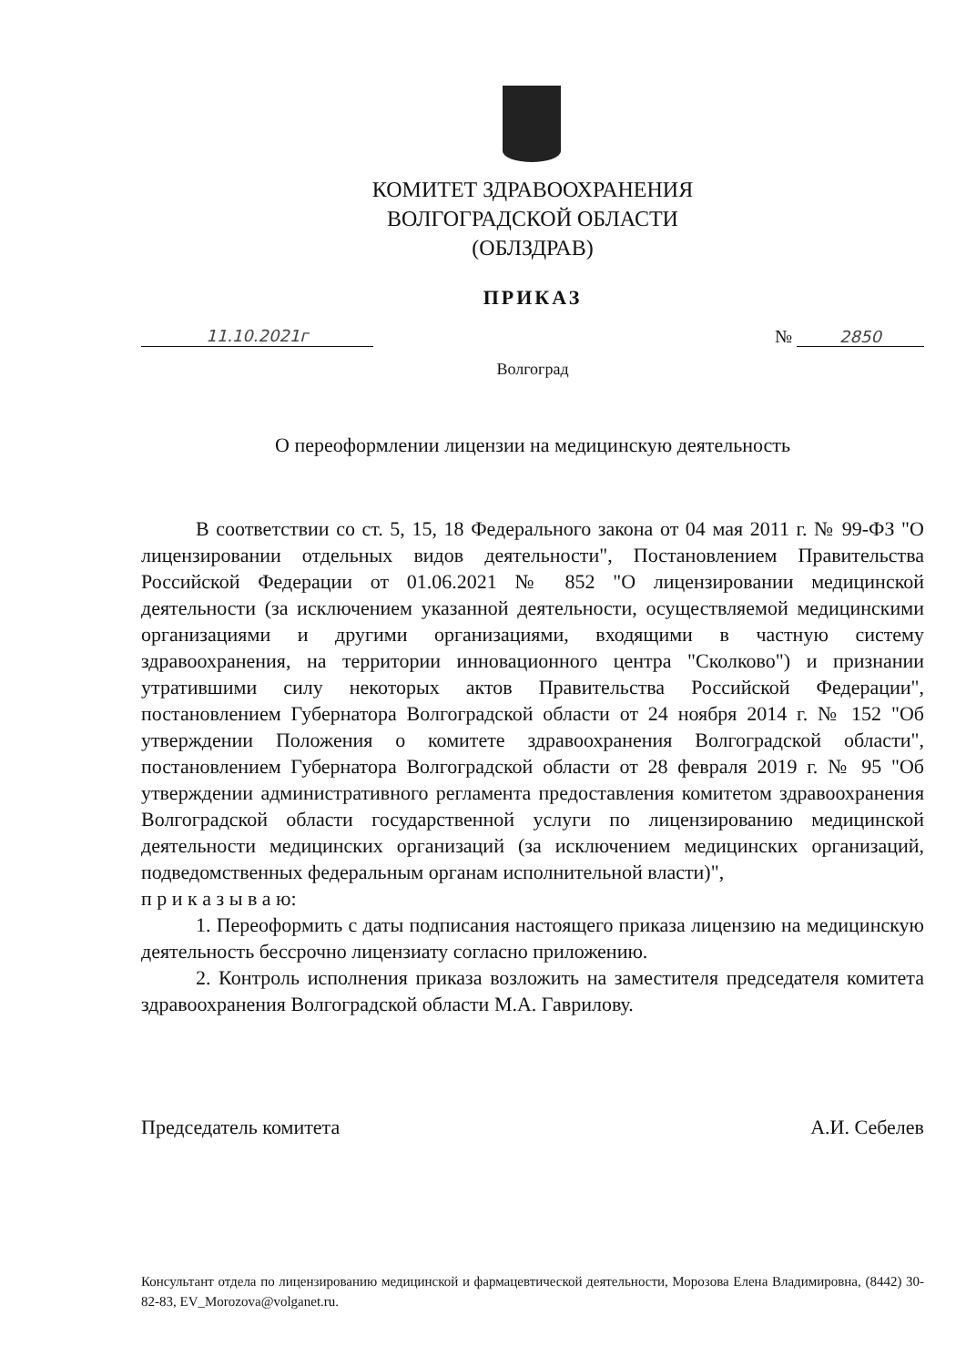КОМИТЕТ ЗДРАВООХРАНЕНИЯ
ВОЛГОГРАДСКОЙ ОБЛАСТИ
(ОБЛЗДРАВ)
ПРИКАЗ
11.10.2021г № 2850
Волгоград
О переоформлении лицензии на медицинскую деятельность
В соответствии со ст. 5, 15, 18 Федерального закона от 04 мая 2011 г. № 99-ФЗ "О лицензировании отдельных видов деятельности", Постановлением Правительства Российской Федерации от 01.06.2021 № 852 "О лицензировании медицинской деятельности (за исключением указанной деятельности, осуществляемой медицинскими организациями и другими организациями, входящими в частную систему здравоохранения, на территории инновационного центра "Сколково") и признании утратившими силу некоторых актов Правительства Российской Федерации", постановлением Губернатора Волгоградской области от 24 ноября 2014 г. № 152 "Об утверждении Положения о комитете здравоохранения Волгоградской области", постановлением Губернатора Волгоградской области от 28 февраля 2019 г. № 95 "Об утверждении административного регламента предоставления комитетом здравоохранения Волгоградской области государственной услуги по лицензированию медицинской деятельности медицинских организаций (за исключением медицинских организаций, подведомственных федеральным органам исполнительной власти)",
п р и к а з ы в а ю:
1. Переоформить с даты подписания настоящего приказа лицензию на медицинскую деятельность бессрочно лицензиату согласно приложению.
2. Контроль исполнения приказа возложить на заместителя председателя комитета здравоохранения Волгоградской области М.А. Гаврилову.
Председатель комитета А.И. Себелев
Консультант отдела по лицензированию медицинской и фармацевтической деятельности, Морозова Елена Владимировна, (8442) 30-82-83, EV_Morozova@volganet.ru.